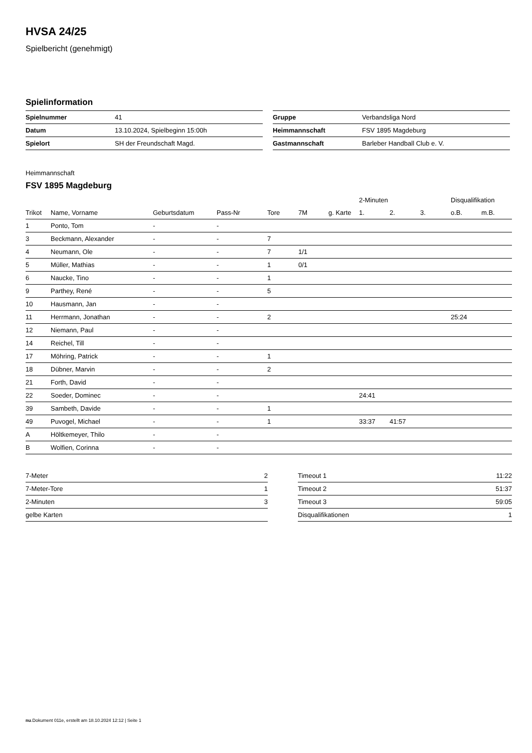HVSA 24/25
Spielbericht (genehmigt)
Spielinformation
| Spielnummer | 41 |
| Datum | 13.10.2024, Spielbeginn 15:00h |
| Spielort | SH der Freundschaft Magd. |
| Gruppe | Verbandsliga Nord |
| Heimmannschaft | FSV 1895 Magdeburg |
| Gastmannschaft | Barleber Handball Club e. V. |
Heimmannschaft
FSV 1895 Magdeburg
| | | | | | | | 2-Minuten | | | Disqualifikation | |
| --- | --- | --- | --- | --- | --- | --- | --- | --- | --- | --- | --- |
| Trikot | Name, Vorname | Geburtsdatum | Pass-Nr | Tore | 7M | g. Karte | 1. | 2. | 3. | o.B. | m.B. |
| 1 | Ponto, Tom | - | - | | | | | | | | |
| 3 | Beckmann, Alexander | - | - | 7 | | | | | | | |
| 4 | Neumann, Ole | - | - | 7 | 1/1 | | | | | | |
| 5 | Müller, Mathias | - | - | 1 | 0/1 | | | | | | |
| 6 | Naucke, Tino | - | - | 1 | | | | | | | |
| 9 | Parthey, René | - | - | 5 | | | | | | | |
| 10 | Hausmann, Jan | - | - | | | | | | | | |
| 11 | Herrmann, Jonathan | - | - | 2 | | | | | | 25:24 | |
| 12 | Niemann, Paul | - | - | | | | | | | | |
| 14 | Reichel, Till | - | - | | | | | | | | |
| 17 | Möhring, Patrick | - | - | 1 | | | | | | | |
| 18 | Dübner, Marvin | - | - | 2 | | | | | | | |
| 21 | Forth, David | - | - | | | | | | | | |
| 22 | Soeder, Dominec | - | - | | | | 24:41 | | | | |
| 39 | Sambeth, Davide | - | - | 1 | | | | | | | |
| 49 | Puvogel, Michael | - | - | 1 | | | 33:37 | 41:57 | | | |
| A | Höltkemeyer, Thilo | - | - | | | | | | | | |
| B | Wolfien, Corinna | - | - | | | | | | | | |
| 7-Meter | 2 |
| 7-Meter-Tore | 1 |
| 2-Minuten | 3 |
| gelbe Karten | |
| Timeout 1 | 11:22 |
| Timeout 2 | 51:37 |
| Timeout 3 | 59:05 |
| Disqualifikationen | 1 |
nu.Dokument 011e, erstellt am 18.10.2024 12:12 | Seite 1